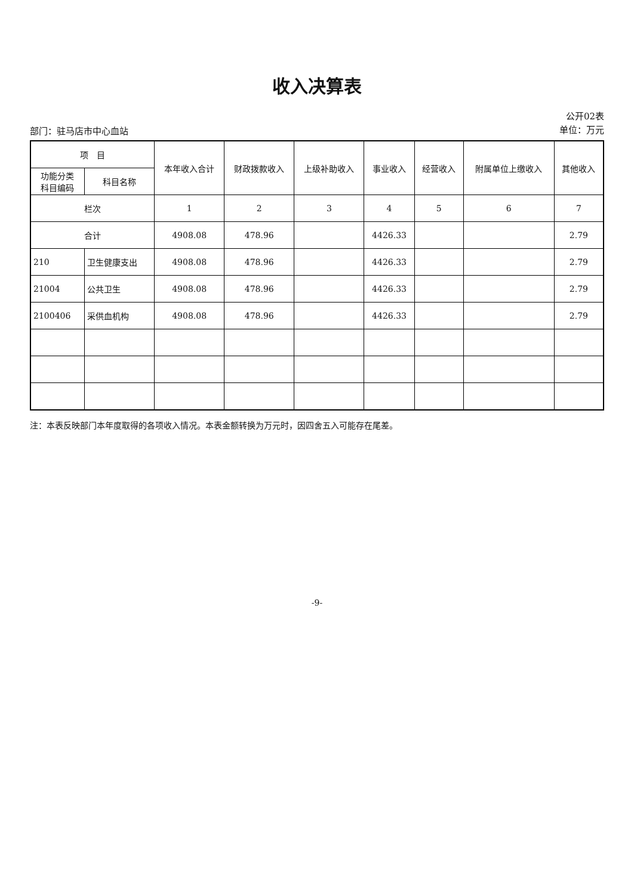收入决算表
部门：驻马店市中心血站
公开02表
单位：万元
| 项 目 | | 本年收入合计 | 财政拨款收入 | 上级补助收入 | 事业收入 | 经营收入 | 附属单位上缴收入 | 其他收入 |
| --- | --- | --- | --- | --- | --- | --- | --- | --- |
| 功能分类 科目编码 | 科目名称 | | | | | | | |
| 栏次 | | 1 | 2 | 3 | 4 | 5 | 6 | 7 |
| 合计 | | 4908.08 | 478.96 | | 4426.33 | | | 2.79 |
| 210 | 卫生健康支出 | 4908.08 | 478.96 | | 4426.33 | | | 2.79 |
| 21004 | 公共卫生 | 4908.08 | 478.96 | | 4426.33 | | | 2.79 |
| 2100406 | 采供血机构 | 4908.08 | 478.96 | | 4426.33 | | | 2.79 |
注：本表反映部门本年度取得的各项收入情况。本表金额转换为万元时，因四舍五入可能存在尾差。
-9-